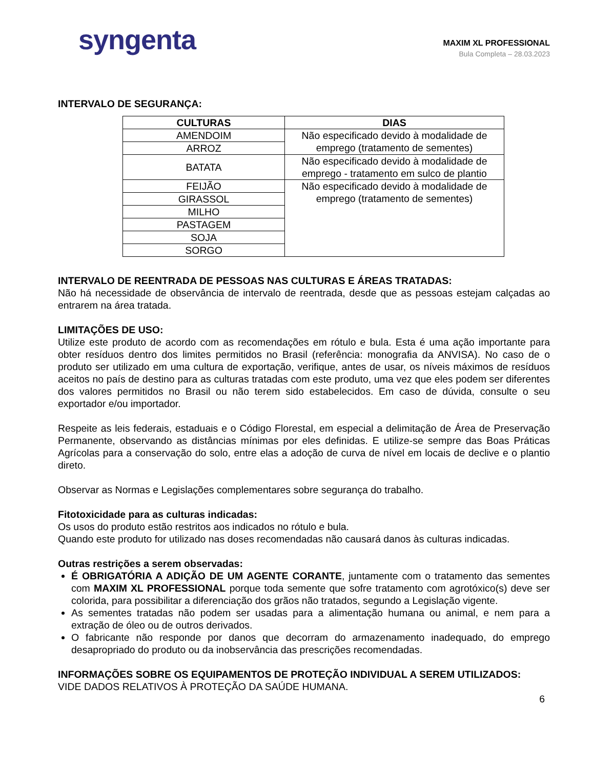syngenta
MAXIM XL PROFESSIONAL
Bula Completa – 28.03.2023
INTERVALO DE SEGURANÇA:
| CULTURAS | DIAS |
| --- | --- |
| AMENDOIM | Não especificado devido à modalidade de emprego (tratamento de sementes) |
| ARROZ | |
| BATATA | Não especificado devido à modalidade de emprego - tratamento em sulco de plantio |
| FEIJÃO | Não especificado devido à modalidade de emprego (tratamento de sementes) |
| GIRASSOL | |
| MILHO | |
| PASTAGEM | |
| SOJA | |
| SORGO | |
INTERVALO DE REENTRADA DE PESSOAS NAS CULTURAS E ÁREAS TRATADAS:
Não há necessidade de observância de intervalo de reentrada, desde que as pessoas estejam calçadas ao entrarem na área tratada.
LIMITAÇÕES DE USO:
Utilize este produto de acordo com as recomendações em rótulo e bula. Esta é uma ação importante para obter resíduos dentro dos limites permitidos no Brasil (referência: monografia da ANVISA). No caso de o produto ser utilizado em uma cultura de exportação, verifique, antes de usar, os níveis máximos de resíduos aceitos no país de destino para as culturas tratadas com este produto, uma vez que eles podem ser diferentes dos valores permitidos no Brasil ou não terem sido estabelecidos. Em caso de dúvida, consulte o seu exportador e/ou importador.
Respeite as leis federais, estaduais e o Código Florestal, em especial a delimitação de Área de Preservação Permanente, observando as distâncias mínimas por eles definidas. E utilize-se sempre das Boas Práticas Agrícolas para a conservação do solo, entre elas a adoção de curva de nível em locais de declive e o plantio direto.
Observar as Normas e Legislações complementares sobre segurança do trabalho.
Fitotoxicidade para as culturas indicadas:
Os usos do produto estão restritos aos indicados no rótulo e bula.
Quando este produto for utilizado nas doses recomendadas não causará danos às culturas indicadas.
Outras restrições a serem observadas:
É OBRIGATÓRIA A ADIÇÃO DE UM AGENTE CORANTE, juntamente com o tratamento das sementes com MAXIM XL PROFESSIONAL porque toda semente que sofre tratamento com agrotóxico(s) deve ser colorida, para possibilitar a diferenciação dos grãos não tratados, segundo a Legislação vigente.
As sementes tratadas não podem ser usadas para a alimentação humana ou animal, e nem para a extração de óleo ou de outros derivados.
O fabricante não responde por danos que decorram do armazenamento inadequado, do emprego desapropriado do produto ou da inobservância das prescrições recomendadas.
INFORMAÇÕES SOBRE OS EQUIPAMENTOS DE PROTEÇÃO INDIVIDUAL A SEREM UTILIZADOS:
VIDE DADOS RELATIVOS À PROTEÇÃO DA SAÚDE HUMANA.
6